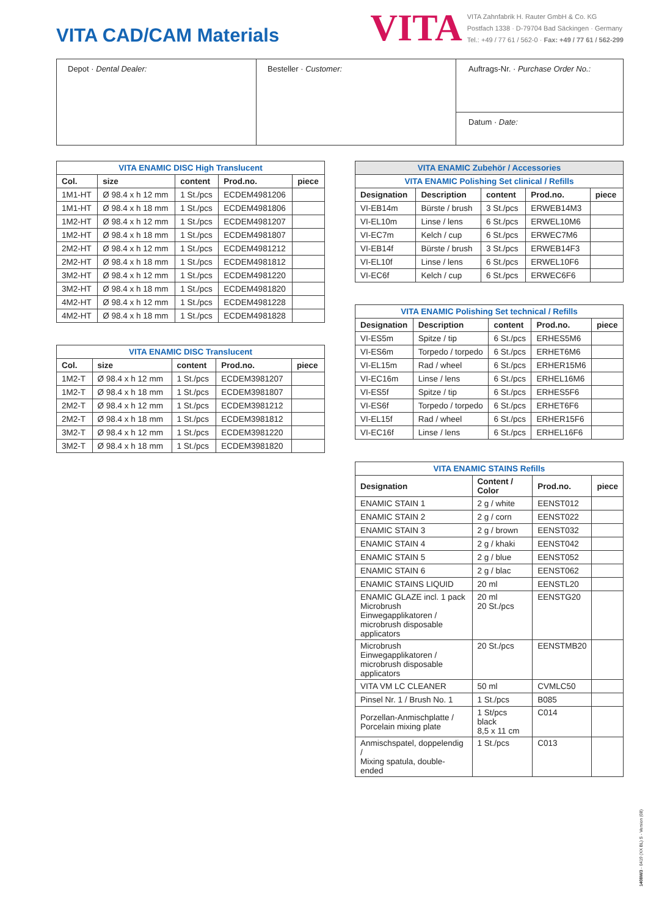VITA CAD/CAM Materials
VITA
VITA Zahnfabrik H. Rauter GmbH & Co. KG
Postfach 1338 · D-79704 Bad Säckingen · Germany
Tel.: +49 / 77 61 / 562-0 · Fax: +49 / 77 61 / 562-299
Depot · Dental Dealer: Besteller · Customer:
Auftrags-Nr. · Purchase Order No.:
Datum · Date:
| VITA ENAMIC DISC High Translucent | | | | |
| Col. | size | content | Prod.no. | piece |
| 1M1-HT | Ø 98.4 x h 12 mm | 1 St./pcs | ECDEM4981206 | |
| 1M1-HT | Ø 98.4 x h 18 mm | 1 St./pcs | ECDEM4981806 | |
| 1M2-HT | Ø 98.4 x h 12 mm | 1 St./pcs | ECDEM4981207 | |
| 1M2-HT | Ø 98.4 x h 18 mm | 1 St./pcs | ECDEM4981807 | |
| 2M2-HT | Ø 98.4 x h 12 mm | 1 St./pcs | ECDEM4981212 | |
| 2M2-HT | Ø 98.4 x h 18 mm | 1 St./pcs | ECDEM4981812 | |
| 3M2-HT | Ø 98.4 x h 12 mm | 1 St./pcs | ECDEM4981220 | |
| 3M2-HT | Ø 98.4 x h 18 mm | 1 St./pcs | ECDEM4981820 | |
| 4M2-HT | Ø 98.4 x h 12 mm | 1 St./pcs | ECDEM4981228 | |
| 4M2-HT | Ø 98.4 x h 18 mm | 1 St./pcs | ECDEM4981828 | |
| VITA ENAMIC DISC Translucent | | | | |
| Col. | size | content | Prod.no. | piece |
| 1M2-T | Ø 98.4 x h 12 mm | 1 St./pcs | ECDEM3981207 | |
| 1M2-T | Ø 98.4 x h 18 mm | 1 St./pcs | ECDEM3981807 | |
| 2M2-T | Ø 98.4 x h 12 mm | 1 St./pcs | ECDEM3981212 | |
| 2M2-T | Ø 98.4 x h 18 mm | 1 St./pcs | ECDEM3981812 | |
| 3M2-T | Ø 98.4 x h 12 mm | 1 St./pcs | ECDEM3981220 | |
| 3M2-T | Ø 98.4 x h 18 mm | 1 St./pcs | ECDEM3981820 | |
| VITA ENAMIC Zubehör / Accessories | | | | |
| VITA ENAMIC Polishing Set clinical / Refills | | | | |
| Designation | Description | content | Prod.no. | piece |
| VI-EB14m | Bürste / brush | 3 St./pcs | ERWEB14M3 | |
| VI-EL10m | Linse / lens | 6 St./pcs | ERWEL10M6 | |
| VI-EC7m | Kelch / cup | 6 St./pcs | ERWEC7M6 | |
| VI-EB14f | Bürste / brush | 3 St./pcs | ERWEB14F3 | |
| VI-EL10f | Linse / lens | 6 St./pcs | ERWEL10F6 | |
| VI-EC6f | Kelch / cup | 6 St./pcs | ERWEC6F6 | |
| VITA ENAMIC Polishing Set technical / Refills | | | | |
| Designation | Description | content | Prod.no. | piece |
| VI-ES5m | Spitze / tip | 6 St./pcs | ERHES5M6 | |
| VI-ES6m | Torpedo / torpedo | 6 St./pcs | ERHET6M6 | |
| VI-EL15m | Rad / wheel | 6 St./pcs | ERHER15M6 | |
| VI-EC16m | Linse / lens | 6 St./pcs | ERHEL16M6 | |
| VI-ES5f | Spitze / tip | 6 St./pcs | ERHES5F6 | |
| VI-ES6f | Torpedo / torpedo | 6 St./pcs | ERHET6F6 | |
| VI-EL15f | Rad / wheel | 6 St./pcs | ERHER15F6 | |
| VI-EC16f | Linse / lens | 6 St./pcs | ERHEL16F6 | |
| VITA ENAMIC STAINS Refills | | | |
| Designation | Content / Color | Prod.no. | piece |
| ENAMIC STAIN 1 | 2 g / white | EENST012 | |
| ENAMIC STAIN 2 | 2 g / corn | EENST022 | |
| ENAMIC STAIN 3 | 2 g / brown | EENST032 | |
| ENAMIC STAIN 4 | 2 g / khaki | EENST042 | |
| ENAMIC STAIN 5 | 2 g / blue | EENST052 | |
| ENAMIC STAIN 6 | 2 g / blac | EENST062 | |
| ENAMIC STAINS LIQUID | 20 ml | EENSTL20 | |
| ENAMIC GLAZE incl. 1 pack Microbrush Einwegapplikatoren / microbrush disposable applicators | 20 ml 20 St./pcs | EENSTG20 | |
| Microbrush Einwegapplikatoren / microbrush disposable applicators | 20 St./pcs | EENSTMB20 | |
| VITA VM LC CLEANER | 50 ml | CVMLC50 | |
| Pinsel Nr. 1 / Brush No. 1 | 1 St./pcs | B085 | |
| Porzellan-Anmischplatte / Porcelain mixing plate | 1 St/pcs black 8,5 x 11 cm | C014 | |
| Anmischspatel, doppelendig / Mixing spatula, double-ended | 1 St./pcs | C013 | |
1408M/3 - 0419 (XX BL) S - Version (08)